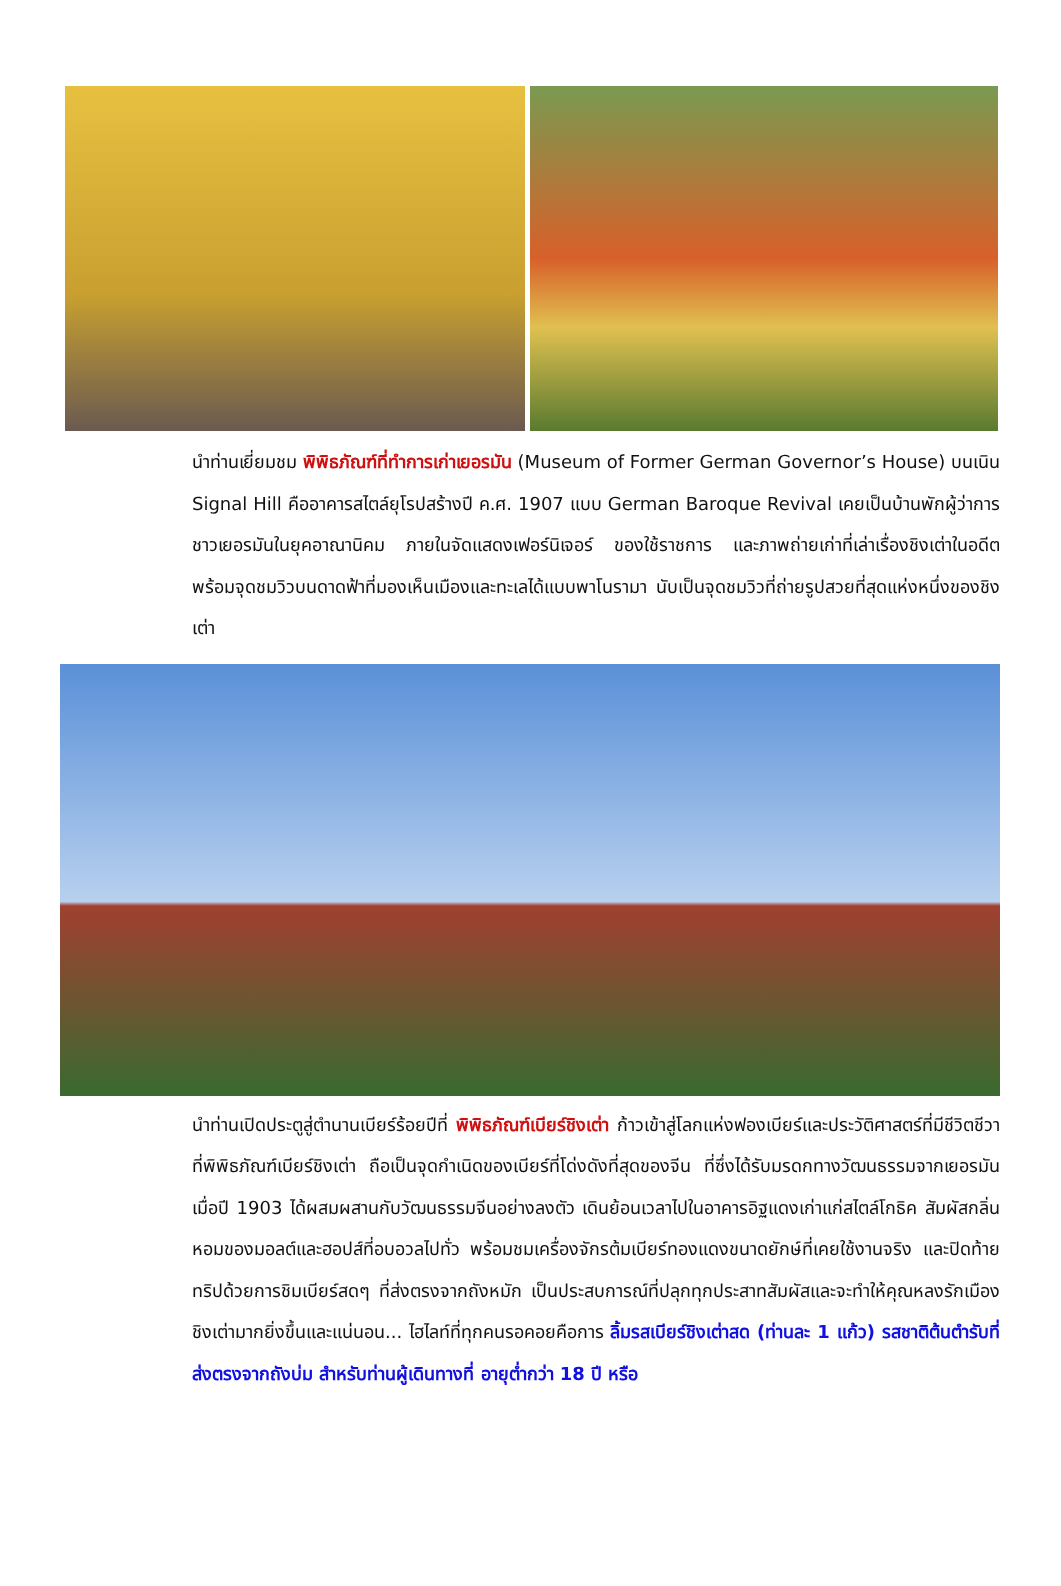นำท่านเยี่ยมชม พิพิธภัณฑ์ที่ทำการเก่าเยอรมัน (Museum of Former German Governor’s House) บนเนิน Signal Hill คืออาคารสไตล์ยุโรปสร้างปี ค.ศ. 1907 แบบ German Baroque Revival เคยเป็นบ้านพักผู้ว่าการชาวเยอรมันในยุคอาณานิคม ภายในจัดแสดงเฟอร์นิเจอร์ ของใช้ราชการ และภาพถ่ายเก่าที่เล่าเรื่องชิงเต่าในอดีต พร้อมจุดชมวิวบนดาดฟ้าที่มองเห็นเมืองและทะเลได้แบบพาโนรามา นับเป็นจุดชมวิวที่ถ่ายรูปสวยที่สุดแห่งหนึ่งของชิงเต่า
นำท่านเปิดประตูสู่ตำนานเบียร์ร้อยปีที่ พิพิธภัณฑ์เบียร์ชิงเต่า ก้าวเข้าสู่โลกแห่งฟองเบียร์และประวัติศาสตร์ที่มีชีวิตชีวาที่พิพิธภัณฑ์เบียร์ชิงเต่า ถือเป็นจุดกำเนิดของเบียร์ที่โด่งดังที่สุดของจีน ที่ซึ่งได้รับมรดกทางวัฒนธรรมจากเยอรมันเมื่อปี 1903 ได้ผสมผสานกับวัฒนธรรมจีนอย่างลงตัว เดินย้อนเวลาไปในอาคารอิฐแดงเก่าแก่สไตล์โกธิค สัมผัสกลิ่นหอมของมอลต์และฮอปส์ที่อบอวลไปทั่ว พร้อมชมเครื่องจักรต้มเบียร์ทองแดงขนาดยักษ์ที่เคยใช้งานจริง และปิดท้ายทริปด้วยการชิมเบียร์สดๆ ที่ส่งตรงจากถังหมัก เป็นประสบการณ์ที่ปลุกทุกประสาทสัมผัสและจะทำให้คุณหลงรักเมืองชิงเต่ามากยิ่งขึ้นและแน่นอน... ไฮไลท์ที่ทุกคนรอคอยคือการ ลิ้มรสเบียร์ชิงเต่าสด (ท่านละ 1 แก้ว) รสชาติต้นตำรับที่ส่งตรงจากถังบ่ม สำหรับท่านผู้เดินทางที่ อายุต่ำกว่า 18 ปี หรือ